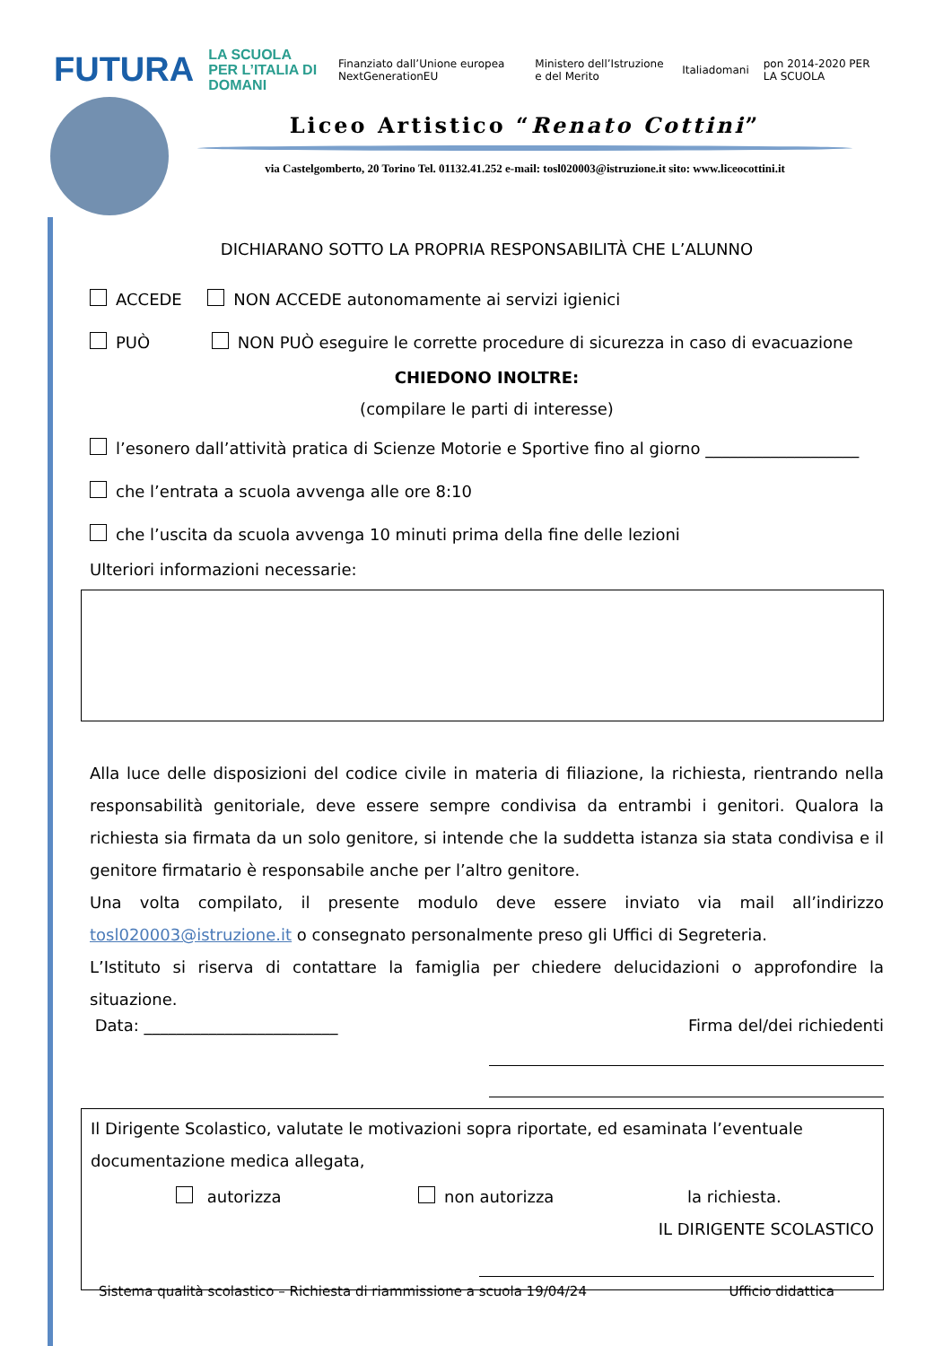FUTURA LA SCUOLA
PER L’ITALIA DI DOMANI Finanziato dall’Unione europea NextGenerationEU Ministero dell’Istruzione e del Merito Italiadomani pon 2014-2020 PER LA SCUOLA
Liceo Artistico “Renato Cottini”
via Castelgomberto, 20 Torino Tel. 01132.41.252 e-mail: tosl020003@istruzione.it sito: www.liceocottini.it
DICHIARANO SOTTO LA PROPRIA RESPONSABILITÀ CHE L’ALUNNO
ACCEDE NON ACCEDE autonomamente ai servizi igienici
PUÒ NON PUÒ eseguire le corrette procedure di sicurezza in caso di evacuazione
CHIEDONO INOLTRE:
(compilare le parti di interesse)
l’esonero dall’attività pratica di Scienze Motorie e Sportive fino al giorno ___________________
che l’entrata a scuola avvenga alle ore 8:10
che l’uscita da scuola avvenga 10 minuti prima della fine delle lezioni
Ulteriori informazioni necessarie:
Alla luce delle disposizioni del codice civile in materia di filiazione, la richiesta, rientrando nella responsabilità genitoriale, deve essere sempre condivisa da entrambi i genitori. Qualora la richiesta sia firmata da un solo genitore, si intende che la suddetta istanza sia stata condivisa e il genitore firmatario è responsabile anche per l’altro genitore.
Una volta compilato, il presente modulo deve essere inviato via mail all’indirizzo tosl020003@istruzione.it o consegnato personalmente preso gli Uffici di Segreteria.
L’Istituto si riserva di contattare la famiglia per chiedere delucidazioni o approfondire la situazione.
Data: ________________________ Firma del/dei richiedenti
Il Dirigente Scolastico, valutate le motivazioni sopra riportate, ed esaminata l’eventuale documentazione medica allegata,
autorizza non autorizza la richiesta.
IL DIRIGENTE SCOLASTICO
Sistema qualità scolastico – Richiesta di riammissione a scuola 19/04/24 Ufficio didattica